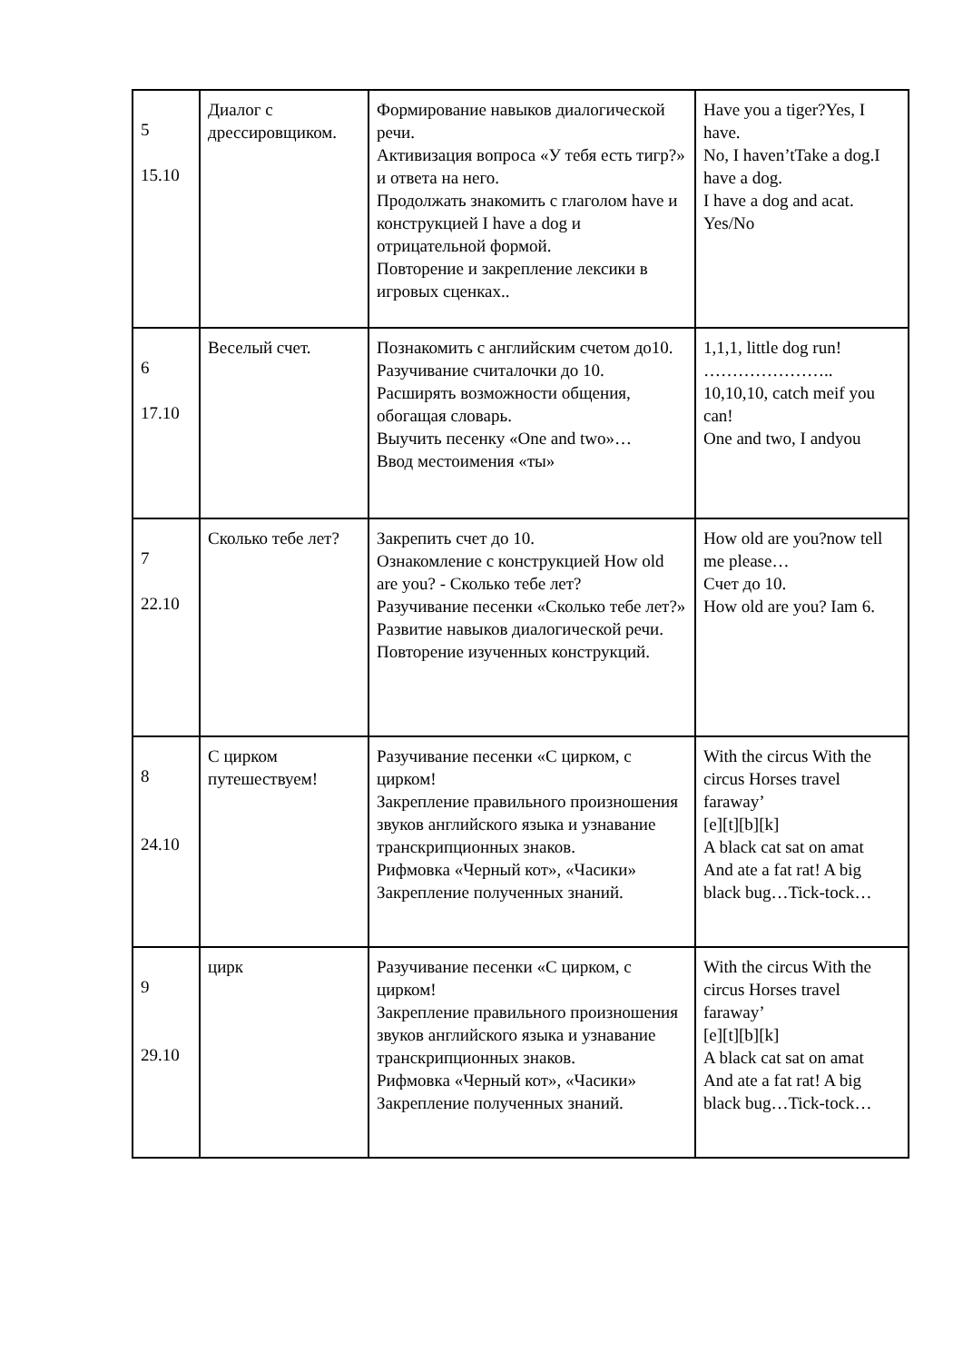| 5 15.10 | Диалог с дрессировщиком. | Формирование навыков диалогической речи. Активизация вопроса «У тебя есть тигр?» и ответа на него. Продолжать знакомить с глаголом have и конструкцией I have a dog и отрицательной формой. Повторение и закрепление лексики в игровых сценках.. | Have you a tiger?Yes, I have. No, I haven’tTake a dog.I have a dog. I have a dog and acat. Yes/No |
| 6 17.10 | Веселый счет. | Познакомить с английским счетом до10. Разучивание считалочки до 10. Расширять возможности общения, обогащая словарь. Выучить песенку «One and two»… Ввод местоимения «ты» | 1,1,1, little dog run! ………………….. 10,10,10, catch meif you can! One and two, I andyou |
| 7 22.10 | Сколько тебе лет? | Закрепить счет до 10. Ознакомление с конструкцией How old are you? - Сколько тебе лет? Разучивание песенки «Сколько тебе лет?» Развитие навыков диалогической речи. Повторение изученных конструкций. | How old are you?now tell me please… Счет до 10. How old are you? Iam 6. |
| 8 24.10 | С цирком путешествуем! | Разучивание песенки «С цирком, с цирком! Закрепление правильного произношения звуков английского языка и узнавание транскрипционных знаков. Рифмовка «Черный кот», «Часики» Закрепление полученных знаний. | With the circus With the circus Horses travel faraway’ [e][t][b][k] A black cat sat on amat And ate a fat rat! A big black bug…Tick-tock… |
| 9 29.10 | цирк | Разучивание песенки «С цирком, с цирком! Закрепление правильного произношения звуков английского языка и узнавание транскрипционных знаков. Рифмовка «Черный кот», «Часики» Закрепление полученных знаний. | With the circus With the circus Horses travel faraway’ [e][t][b][k] A black cat sat on amat And ate a fat rat! A big black bug…Tick-tock… |